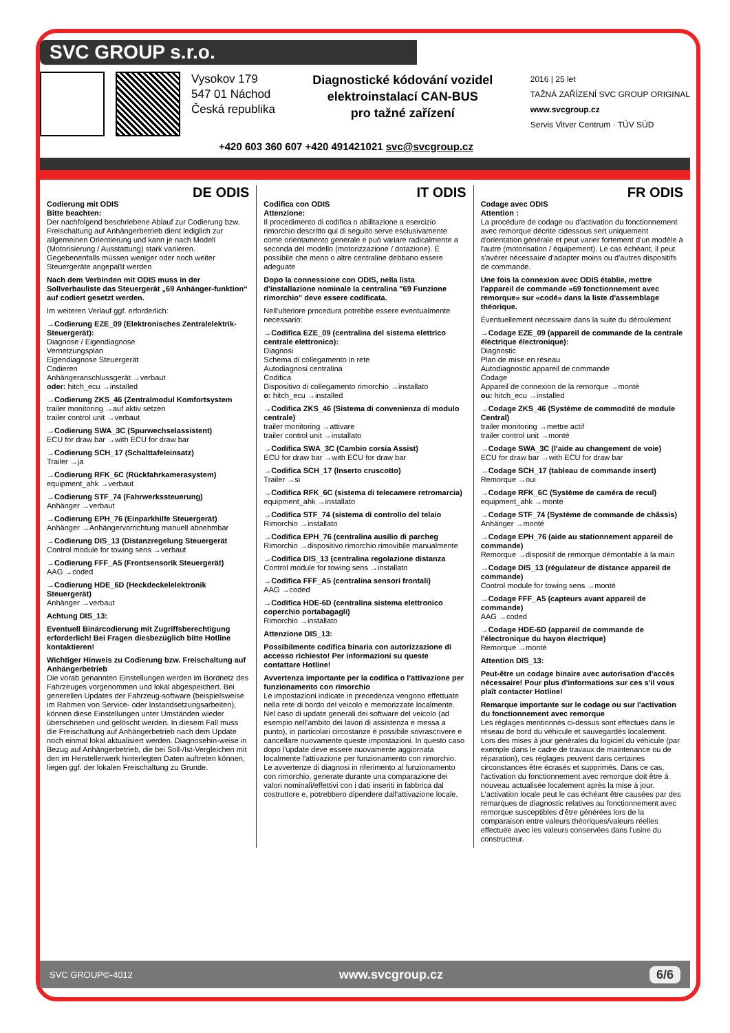SVC GROUP s.r.o.
Vysokov 179
547 01 Náchod
Česká republika
Diagnostické kódování vozidel
elektroinstalací CAN-BUS
pro tažné zařízení
2016 | 25 let
TAŽNÁ ZAŘÍZENÍ SVC GROUP ORIGINAL
www.svcgroup.cz
Servis Vitver Centrum · TÜV SÜD
+420 603 360 607 +420 491421021 svc@svcgroup.cz
DE ODIS
Codierung mit ODIS
Bitte beachten:
Der nachfolgend beschriebene Ablauf zur Codierung bzw. Freischaltung auf Anhängerbetrieb dient lediglich zur allgemeinen Orientierung und kann je nach Modell (Motorisierung / Ausstattung) stark variieren.
Gegebenenfalls müssen weniger oder noch weiter Steuergeräte angepaßt werden
Nach dem Verbinden mit ODIS muss in der Sollverbauliste das Steuergerät „69 Anhänger-funktion“ auf codiert gesetzt werden.
Im weiteren Verlauf ggf. erforderlich:
→Codierung EZE_09 (Elektronisches Zentralelektrik-Steuergerät):
Diagnose / Eigendiagnose
Vernetzungsplan
Eigendiagnose Steuergerät
Codieren
Anhängeranschlussgerät →verbaut
oder: hitch_ecu →installed
→Codierung ZKS_46 (Zentralmodul Komfortsystem
trailer monitoring →auf aktiv setzen
trailer control unit →verbaut
→Codierung SWA_3C (Spurwechselassistent)
ECU for draw bar →with ECU for draw bar
→Codierung SCH_17 (Schalttafeleinsatz)
Trailer →ja
→Codierung RFK_6C (Rückfahrkamerasystem)
equipment_ahk →verbaut
→Codierung STF_74 (Fahrwerkssteuerung)
Anhänger →verbaut
→Codierung EPH_76 (Einparkhilfe Steuergerät)
Anhänger →Anhängervorrichtung manuell abnehmbar
→Codierung DIS_13 (Distanzregelung Steuergerät
Control module for towing sens →verbaut
→Codierung FFF_A5 (Frontsensorik Steuergerät)
AAG →coded
→Codierung HDE_6D (Heckdeckelelektronik Steuergerät)
Anhänger →verbaut
Achtung DIS_13:
Eventuell Binärcodierung mit Zugriffsberechtigung erforderlich! Bei Fragen diesbezüglich bitte Hotline kontaktieren!
Wichtiger Hinweis zu Codierung bzw. Freischaltung auf Anhängerbetrieb
Die vorab genannten Einstellungen werden im Bordnetz des Fahrzeuges vorgenommen und lokal abgespeichert. Bei generellen Updates der Fahrzeug-software (beispielsweise im Rahmen von Service- oder Instandsetzungsarbeiten), können diese Einstellungen unter Umständen wieder überschrieben und gelöscht werden. In diesem Fall muss die Freischaltung auf Anhängerbetrieb nach dem Update noch einmal lokal aktualisiert werden. Diagnosehin-weise in Bezug auf Anhängerbetrieb, die bei Soll-/Ist-Vergleichen mit den im Herstellerwerk hinterlegten Daten auftreten können, liegen ggf. der lokalen Freischaltung zu Grunde.
IT ODIS
Codifica con ODIS
Attenzione:
Il procedimento di codifica o abilitazione a esercizio rimorchio descritto qui di seguito serve esclusivamente come orientamento generale e può variare radicalmente a seconda del modello (motorizzazione / dotazione). È possibile che meno o altre centraline debbano essere adeguate
Dopo la connessione con ODIS, nella lista d'installazione nominale la centralina "69 Funzione rimorchio" deve essere codificata.
Nell'ulteriore procedura potrebbe essere eventualmente necessario:
→Codifica EZE_09 (centralina del sistema elettrico centrale elettronico):
Diagnosi
Schema di collegamento in rete
Autodiagnosi centralina
Codifica
Dispositivo di collegamento rimorchio →installato
o: hitch_ecu →installed
→Codifica ZKS_46 (Sistema di convenienza di modulo centrale)
trailer monitoring →attivare
trailer control unit →installato
→Codifica SWA_3C (Cambio corsia Assist)
ECU for draw bar →with ECU for draw bar
→Codifica SCH_17 (Inserto cruscotto)
Trailer →si
→Codifica RFK_6C (sistema di telecamere retromarcia)
equipment_ahk →installato
→Codifica STF_74 (sistema di controllo del telaio
Rimorchio →installato
→Codifica EPH_76 (centralina ausilio di parcheg
Rimorchio →dispositivo rimorchio rimovibile manualmente
→Codifica DIS_13 (centralina regolazione distanza
Control module for towing sens →installato
→Codifica FFF_A5 (centralina sensori frontali)
AAG →coded
→Codifica HDE-6D (centralina sistema elettronico coperchio portabagagli)
Rimorchio →installato
Attenzione DIS_13:
Possibilmente codifica binaria con autorizzazione di accesso richiesto! Per informazioni su queste contattare Hotline!
Avvertenza importante per la codifica o l'attivazione per funzionamento con rimorchio
Le impostazioni indicate in precedenza vengono effettuate nella rete di bordo del veicolo e memorizzate localmente. Nel caso di update generali dei software del veicolo (ad esempio nell'ambito dei lavori di assistenza e messa a punto), in particolari circostanze è possibile sovrascrivere e cancellare nuovamente queste impostazioni. In questo caso dopo l'update deve essere nuovamente aggiornata localmente l'attivazione per funzionamento con rimorchio. Le avvertenze di diagnosi in riferimento al funzionamento con rimorchio, generate durante una comparazione dei valori nominali/effettivi con i dati inseriti in fabbrica dal costruttore e, potrebbero dipendere dall'attivazione locale.
FR ODIS
Codage avec ODIS
Attention :
La procédure de codage ou d'activation du fonctionnement avec remorque décrite cidessous sert uniquement d'orientation générale et peut varier fortement d'un modèle à l'autre (motorisation / équipement). Le cas échéant, il peut s'avérer nécessaire d'adapter moins ou d'autres dispositifs de commande.
Une fois la connexion avec ODIS établie, mettre l'appareil de commande «69 fonctionnement avec remorque» sur «codé» dans la liste d'assemblage théorique.
Éventuellement nécessaire dans la suite du déroulement
→Codage EZE_09 (appareil de commande de la centrale électrique électronique):
Diagnostic
Plan de mise en réseau
Autodiagnostic appareil de commande
Codage
Appareil de connexion de la remorque →monté
ou: hitch_ecu →installed
→Codage ZKS_46 (Système de commodité de module Central)
trailer monitoring →mettre actif
trailer control unit →monté
→Codage SWA_3C (l'aide au changement de voie)
ECU for draw bar →with ECU for draw bar
→Codage SCH_17 (tableau de commande insert)
Remorque →oui
→Codage RFK_6C (Système de caméra de recul)
equipment_ahk →monté
→Codage STF_74 (Système de commande de châssis)
Anhänger →monté
→Codage EPH_76 (aide au stationnement appareil de commande)
Remorque →dispositif de remorque démontable à la main
→Codage DIS_13 (régulateur de distance appareil de commande)
Control module for towing sens →monté
→Codage FFF_A5 (capteurs avant appareil de commande)
AAG →coded
→Codage HDE-6D (appareil de commande de l'électronique du hayon électrique)
Remorque →monté
Attention DIS_13:
Peut-être un codage binaire avec autorisation d'accès nécessaire! Pour plus d'informations sur ces s'il vous plaît contacter Hotline!
Remarque importante sur le codage ou sur l'activation du fonctionnement avec remorque
Les réglages mentionnés ci-dessus sont effectués dans le réseau de bord du véhicule et sauvegardés localement. Lors des mises à jour générales du logiciel du véhicule (par exemple dans le cadre de travaux de maintenance ou de réparation), ces réglages peuvent dans certaines circonstances être écrasés et supprimés. Dans ce cas, l'activation du fonctionnement avec remorque doit être à nouveau actualisée localement après la mise à jour. L'activation locale peut le cas échéant être causées par des remarques de diagnostic relatives au fonctionnement avec remorque susceptibles d'être générées lors de la comparaison entre valeurs théoriques/valeurs réelles effectuée avec les valeurs conservées dans l'usine du constructeur.
SVC GROUP©-4012 www.svcgroup.cz 6/6